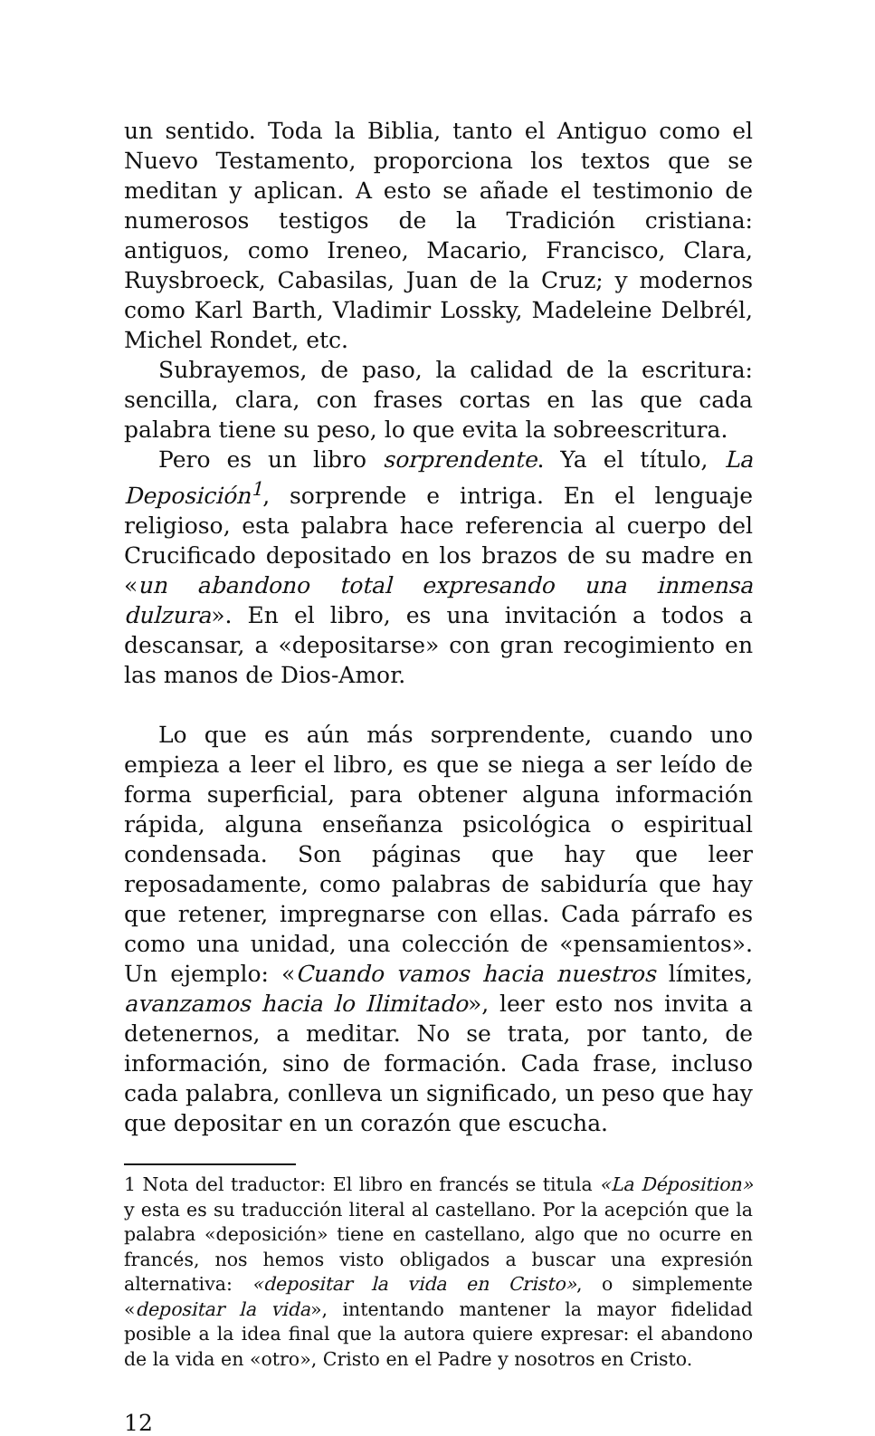un sentido. Toda la Biblia, tanto el Antiguo como el Nuevo Testamento, proporciona los textos que se meditan y aplican. A esto se añade el testimonio de numerosos testigos de la Tradición cristiana: antiguos, como Ireneo, Macario, Francisco, Clara, Ruysbroeck, Cabasilas, Juan de la Cruz; y modernos como Karl Barth, Vladimir Lossky, Madeleine Delbrél, Michel Rondet, etc.
Subrayemos, de paso, la calidad de la escritura: sencilla, clara, con frases cortas en las que cada palabra tiene su peso, lo que evita la sobreescritura.
Pero es un libro sorprendente. Ya el título, La Deposición<sup>1</sup>, sorprende e intriga. En el lenguaje religioso, esta palabra hace referencia al cuerpo del Crucificado depositado en los brazos de su madre en «un abandono total expresando una inmensa dulzura». En el libro, es una invitación a todos a descansar, a «depositarse» con gran recogimiento en las manos de Dios-Amor.
Lo que es aún más sorprendente, cuando uno empieza a leer el libro, es que se niega a ser leído de forma superficial, para obtener alguna información rápida, alguna enseñanza psicológica o espiritual condensada. Son páginas que hay que leer reposadamente, como palabras de sabiduría que hay que retener, impregnarse con ellas. Cada párrafo es como una unidad, una colección de «pensamientos». Un ejemplo: «Cuando vamos hacia nuestros límites, avanzamos hacia lo Ilimitado», leer esto nos invita a detenernos, a meditar. No se trata, por tanto, de información, sino de formación. Cada frase, incluso cada palabra, conlleva un significado, un peso que hay que depositar en un corazón que escucha.
1 Nota del traductor: El libro en francés se titula «La Déposition» y esta es su traducción literal al castellano. Por la acepción que la palabra «deposición» tiene en castellano, algo que no ocurre en francés, nos hemos visto obligados a buscar una expresión alternativa: «depositar la vida en Cristo», o simplemente «depositar la vida», intentando mantener la mayor fidelidad posible a la idea final que la autora quiere expresar: el abandono de la vida en «otro», Cristo en el Padre y nosotros en Cristo.
12